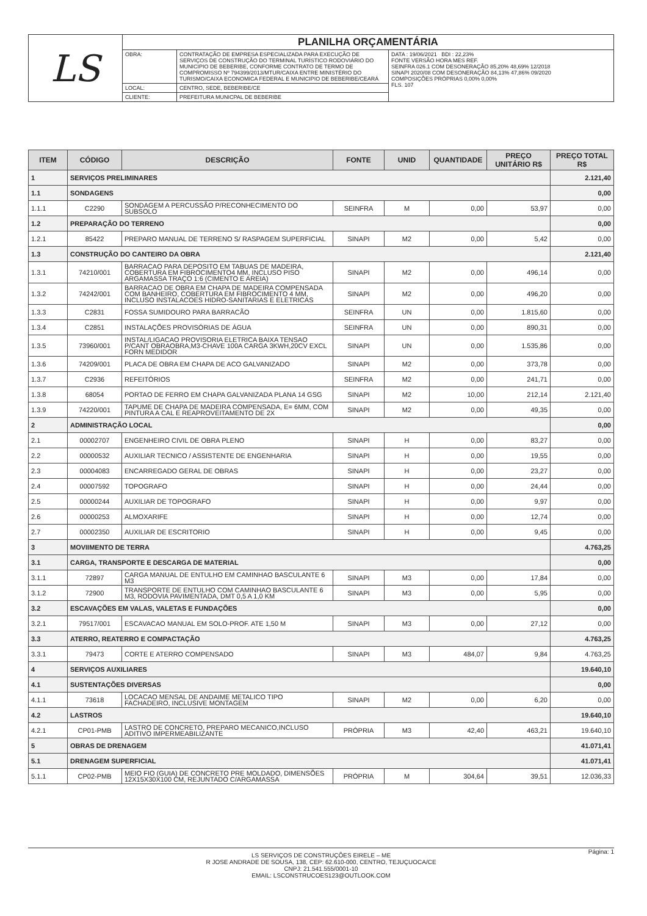| LS | PLANILHA ORÇAMENTÁRIA | | |
| | OBRA: | CONTRATAÇÃO DE EMPRESA ESPECIALIZADA PARA EXECUÇÃO DE SERVIÇOS DE CONSTRUÇÃO DO TERMINAL TURÍSTICO RODOVIÁRIO DO MUNICIPIO DE BEBERIBE, CONFORME CONTRATO DE TERMO DE COMPROMISSO Nº 794399/2013/MTUR/CAIXA ENTRE MINISTÉRIO DO TURISMO/CAIXA ECONOMICA FEDERAL E MUNICIPIO DE BEBERIBE/CEARÁ | DATA : 19/06/2021 BDI : 22,23% FONTE VERSÃO HORA MES REF. SEINFRA 026.1 COM DESONERAÇÃO 85,20% 48,69% 12/2018 SINAPI 2020/08 COM DESONERAÇÃO 84,13% 47,86% 09/2020 COMPOSIÇÕES PRÓPRIAS 0,00% 0,00% FLS. 107 |
| | LOCAL: | CENTRO, SEDE, BEBERIBE/CE | |
| | CLIENTE: | PREFEITURA MUNICPAL DE BEBERIBE | |
| ITEM | CÓDIGO | DESCRIÇÃO | FONTE | UNID | QUANTIDADE | PREÇO UNITÁRIO R$ | PREÇO TOTAL R$ |
| --- | --- | --- | --- | --- | --- | --- | --- |
| 1 | SERVIÇOS PRELIMINARES | | | | | | 2.121,40 |
| 1.1 | SONDAGENS | | | | | | 0,00 |
| 1.1.1 | C2290 | SONDAGEM A PERCUSSÃO P/RECONHECIMENTO DO SUBSOLO | SEINFRA | M | 0,00 | 53,97 | 0,00 |
| 1.2 | PREPARAÇÃO DO TERRENO | | | | | | 0,00 |
| 1.2.1 | 85422 | PREPARO MANUAL DE TERRENO S/ RASPAGEM SUPERFICIAL | SINAPI | M2 | 0,00 | 5,42 | 0,00 |
| 1.3 | CONSTRUÇÃO DO CANTEIRO DA OBRA | | | | | | 2.121,40 |
| 1.3.1 | 74210/001 | BARRACAO PARA DEPOSITO EM TABUAS DE MADEIRA, COBERTURA EM FIBROCIMENTO4 MM, INCLUSO PISO ARGAMASSA TRAÇO 1:6 (CIMENTO E AREIA) | SINAPI | M2 | 0,00 | 496,14 | 0,00 |
| 1.3.2 | 74242/001 | BARRACAO DE OBRA EM CHAPA DE MADEIRA COMPENSADA COM BANHEIRO, COBERTURA EM FIBROCIMENTO 4 MM, INCLUSO INSTALACOES HIDRO-SANITARIAS E ELETRICAS | SINAPI | M2 | 0,00 | 496,20 | 0,00 |
| 1.3.3 | C2831 | FOSSA SUMIDOURO PARA BARRACÃO | SEINFRA | UN | 0,00 | 1.815,60 | 0,00 |
| 1.3.4 | C2851 | INSTALAÇÕES PROVISÓRIAS DE ÁGUA | SEINFRA | UN | 0,00 | 890,31 | 0,00 |
| 1.3.5 | 73960/001 | INSTAL/LIGACAO PROVISORIA ELETRICA BAIXA TENSAO P/CANT OBRAOBRA,M3-CHAVE 100A CARGA 3KWH,20CV EXCL FORN MEDIDOR | SINAPI | UN | 0,00 | 1.535,86 | 0,00 |
| 1.3.6 | 74209/001 | PLACA DE OBRA EM CHAPA DE ACO GALVANIZADO | SINAPI | M2 | 0,00 | 373,78 | 0,00 |
| 1.3.7 | C2936 | REFEITÓRIOS | SEINFRA | M2 | 0,00 | 241,71 | 0,00 |
| 1.3.8 | 68054 | PORTAO DE FERRO EM CHAPA GALVANIZADA PLANA 14 GSG | SINAPI | M2 | 10,00 | 212,14 | 2.121,40 |
| 1.3.9 | 74220/001 | TAPUME DE CHAPA DE MADEIRA COMPENSADA, E= 6MM, COM PINTURA A CAL E REAPROVEITAMENTO DE 2X | SINAPI | M2 | 0,00 | 49,35 | 0,00 |
| 2 | ADMINISTRAÇÃO LOCAL | | | | | | 0,00 |
| 2.1 | 00002707 | ENGENHEIRO CIVIL DE OBRA PLENO | SINAPI | H | 0,00 | 83,27 | 0,00 |
| 2.2 | 00000532 | AUXILIAR TECNICO / ASSISTENTE DE ENGENHARIA | SINAPI | H | 0,00 | 19,55 | 0,00 |
| 2.3 | 00004083 | ENCARREGADO GERAL DE OBRAS | SINAPI | H | 0,00 | 23,27 | 0,00 |
| 2.4 | 00007592 | TOPOGRAFO | SINAPI | H | 0,00 | 24,44 | 0,00 |
| 2.5 | 00000244 | AUXILIAR DE TOPOGRAFO | SINAPI | H | 0,00 | 9,97 | 0,00 |
| 2.6 | 00000253 | ALMOXARIFE | SINAPI | H | 0,00 | 12,74 | 0,00 |
| 2.7 | 00002350 | AUXILIAR DE ESCRITORIO | SINAPI | H | 0,00 | 9,45 | 0,00 |
| 3 | MOVIIMENTO DE TERRA | | | | | | 4.763,25 |
| 3.1 | CARGA, TRANSPORTE E DESCARGA DE MATERIAL | | | | | | 0,00 |
| 3.1.1 | 72897 | CARGA MANUAL DE ENTULHO EM CAMINHAO BASCULANTE 6 M3 | SINAPI | M3 | 0,00 | 17,84 | 0,00 |
| 3.1.2 | 72900 | TRANSPORTE DE ENTULHO COM CAMINHAO BASCULANTE 6 M3, RODOVIA PAVIMENTADA, DMT 0,5 A 1,0 KM | SINAPI | M3 | 0,00 | 5,95 | 0,00 |
| 3.2 | ESCAVAÇÕES EM VALAS, VALETAS E FUNDAÇÕES | | | | | | 0,00 |
| 3.2.1 | 79517/001 | ESCAVACAO MANUAL EM SOLO-PROF. ATE 1,50 M | SINAPI | M3 | 0,00 | 27,12 | 0,00 |
| 3.3 | ATERRO, REATERRO E COMPACTAÇÃO | | | | | | 4.763,25 |
| 3.3.1 | 79473 | CORTE E ATERRO COMPENSADO | SINAPI | M3 | 484,07 | 9,84 | 4.763,25 |
| 4 | SERVIÇOS AUXILIARES | | | | | | 19.640,10 |
| 4.1 | SUSTENTAÇÕES DIVERSAS | | | | | | 0,00 |
| 4.1.1 | 73618 | LOCACAO MENSAL DE ANDAIME METALICO TIPO FACHADEIRO, INCLUSIVE MONTAGEM | SINAPI | M2 | 0,00 | 6,20 | 0,00 |
| 4.2 | LASTROS | | | | | | 19.640,10 |
| 4.2.1 | CP01-PMB | LASTRO DE CONCRETO, PREPARO MECANICO,INCLUSO ADITIVO IMPERMEABILIZANTE | PRÓPRIA | M3 | 42,40 | 463,21 | 19.640,10 |
| 5 | OBRAS DE DRENAGEM | | | | | | 41.071,41 |
| 5.1 | DRENAGEM SUPERFICIAL | | | | | | 41.071,41 |
| 5.1.1 | CP02-PMB | MEIO FIO (GUIA) DE CONCRETO PRE MOLDADO, DIMENSÕES 12X15X30X100 CM, REJUNTADO C/ARGAMASSA | PRÓPRIA | M | 304,64 | 39,51 | 12.036,33 |
LS SERVIÇOS DE CONSTRUÇÕES EIRELE – ME
R JOSE ANDRADE DE SOUSA, 138, CEP: 62.610-000, CENTRO, TEJUÇUOCA/CE
CNPJ: 21.541.555/0001-10
EMAIL: LSCONSTRUCOES123@OUTLOOK.COM
Página: 1